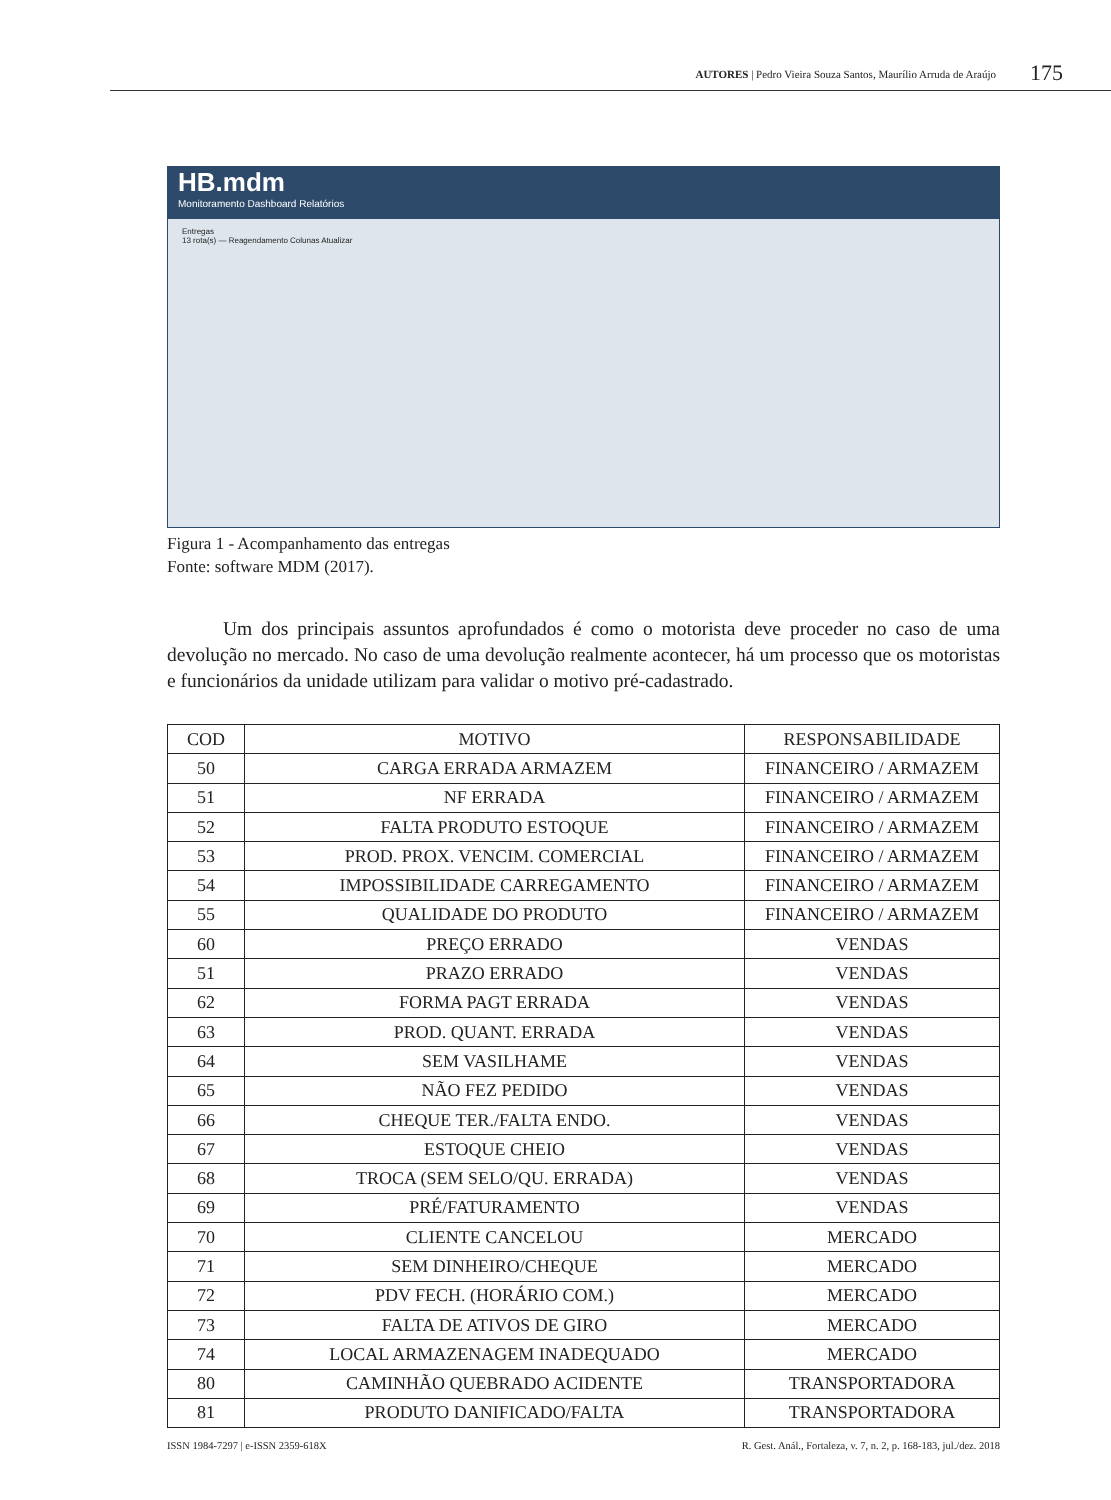AUTORES | Pedro Vieira Souza Santos, Maurílio Arruda de Araújo 175
HB.mdm
Monitoramento Dashboard Relatórios
Entregas
13 rota(s) — Reagendamento Colunas Atualizar
Figura 1 - Acompanhamento das entregas
Fonte: software MDM (2017).
Um dos principais assuntos aprofundados é como o motorista deve proceder no caso de uma devolução no mercado. No caso de uma devolução realmente acontecer, há um processo que os motoristas e funcionários da unidade utilizam para validar o motivo pré-cadastrado.
| COD | MOTIVO | RESPONSABILIDADE |
| --- | --- | --- |
| 50 | CARGA ERRADA ARMAZEM | FINANCEIRO / ARMAZEM |
| 51 | NF ERRADA | FINANCEIRO / ARMAZEM |
| 52 | FALTA PRODUTO ESTOQUE | FINANCEIRO / ARMAZEM |
| 53 | PROD. PROX. VENCIM. COMERCIAL | FINANCEIRO / ARMAZEM |
| 54 | IMPOSSIBILIDADE CARREGAMENTO | FINANCEIRO / ARMAZEM |
| 55 | QUALIDADE DO PRODUTO | FINANCEIRO / ARMAZEM |
| 60 | PREÇO ERRADO | VENDAS |
| 51 | PRAZO ERRADO | VENDAS |
| 62 | FORMA PAGT ERRADA | VENDAS |
| 63 | PROD. QUANT. ERRADA | VENDAS |
| 64 | SEM VASILHAME | VENDAS |
| 65 | NÃO FEZ PEDIDO | VENDAS |
| 66 | CHEQUE TER./FALTA ENDO. | VENDAS |
| 67 | ESTOQUE CHEIO | VENDAS |
| 68 | TROCA (SEM SELO/QU. ERRADA) | VENDAS |
| 69 | PRÉ/FATURAMENTO | VENDAS |
| 70 | CLIENTE CANCELOU | MERCADO |
| 71 | SEM DINHEIRO/CHEQUE | MERCADO |
| 72 | PDV FECH. (HORÁRIO COM.) | MERCADO |
| 73 | FALTA DE ATIVOS DE GIRO | MERCADO |
| 74 | LOCAL ARMAZENAGEM INADEQUADO | MERCADO |
| 80 | CAMINHÃO QUEBRADO ACIDENTE | TRANSPORTADORA |
| 81 | PRODUTO DANIFICADO/FALTA | TRANSPORTADORA |
ISSN 1984-7297 | e-ISSN 2359-618X R. Gest. Anál., Fortaleza, v. 7, n. 2, p. 168-183, jul./dez. 2018